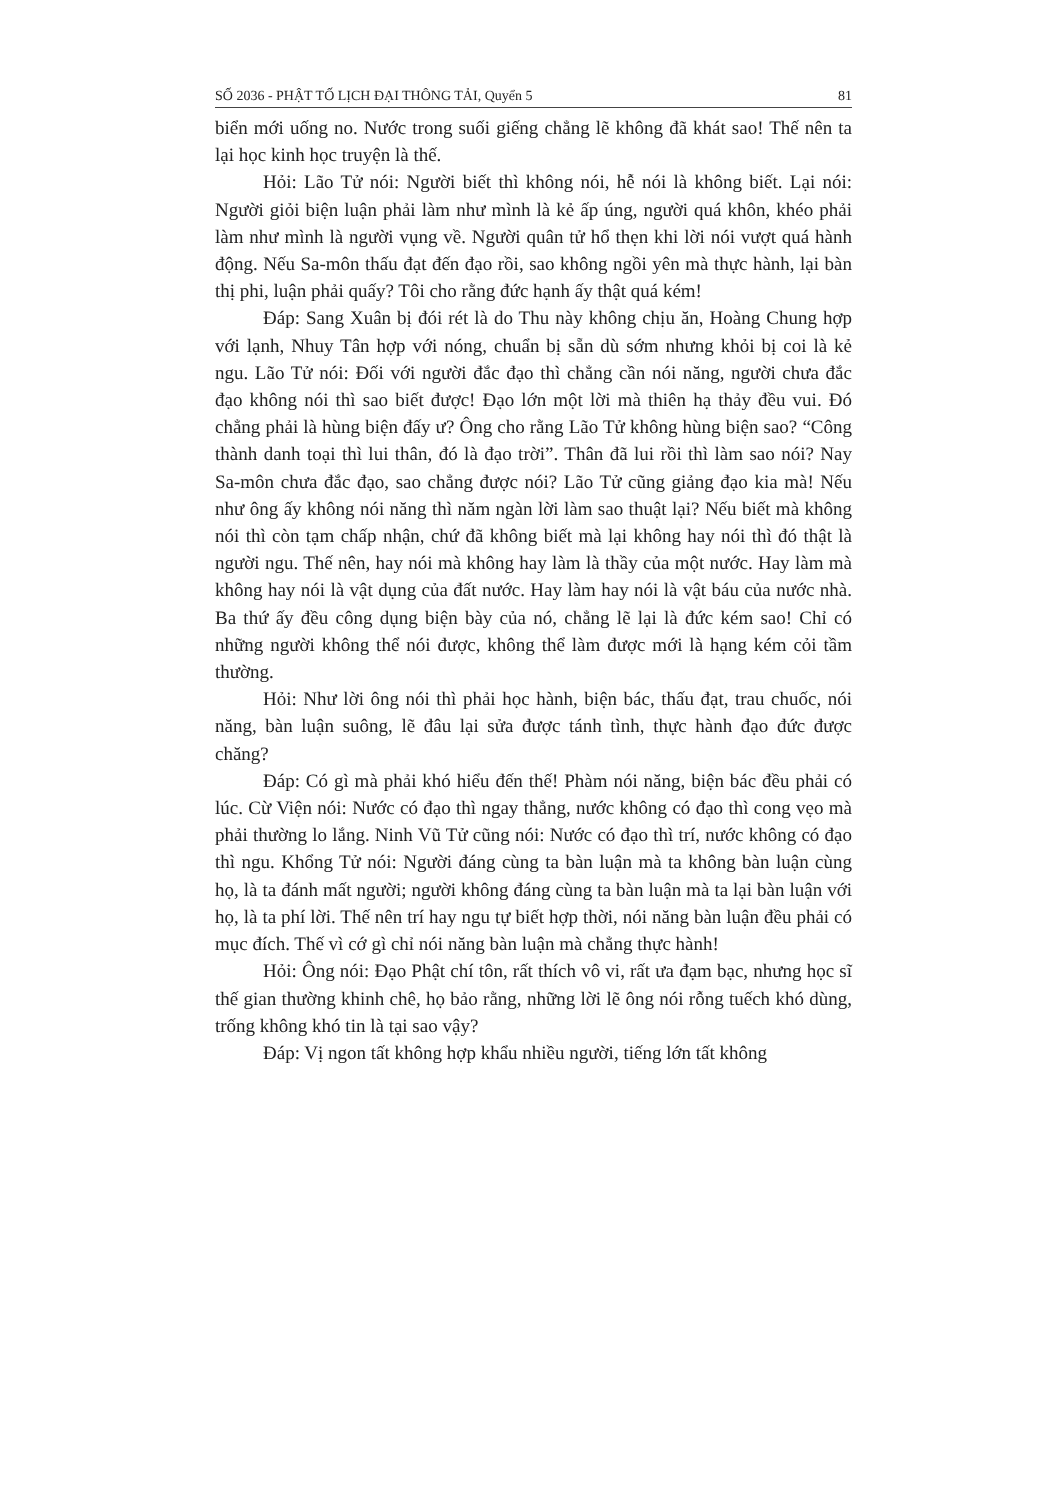SỐ 2036 - PHẬT TỐ LỊCH ĐẠI THÔNG TẢI, Quyển 5 81
biển mới uống no. Nước trong suối giếng chẳng lẽ không đã khát sao! Thế nên ta lại học kinh học truyện là thế.
Hỏi: Lão Tử nói: Người biết thì không nói, hễ nói là không biết. Lại nói: Người giỏi biện luận phải làm như mình là kẻ ấp úng, người quá khôn, khéo phải làm như mình là người vụng về. Người quân tử hổ thẹn khi lời nói vượt quá hành động. Nếu Sa-môn thấu đạt đến đạo rồi, sao không ngồi yên mà thực hành, lại bàn thị phi, luận phải quấy? Tôi cho rằng đức hạnh ấy thật quá kém!
Đáp: Sang Xuân bị đói rét là do Thu này không chịu ăn, Hoàng Chung hợp với lạnh, Nhuy Tân hợp với nóng, chuẩn bị sẵn dù sớm nhưng khỏi bị coi là kẻ ngu. Lão Tử nói: Đối với người đắc đạo thì chẳng cần nói năng, người chưa đắc đạo không nói thì sao biết được! Đạo lớn một lời mà thiên hạ thảy đều vui. Đó chẳng phải là hùng biện đấy ư? Ông cho rằng Lão Tử không hùng biện sao? “Công thành danh toại thì lui thân, đó là đạo trời”. Thân đã lui rồi thì làm sao nói? Nay Sa-môn chưa đắc đạo, sao chẳng được nói? Lão Tử cũng giảng đạo kia mà! Nếu như ông ấy không nói năng thì năm ngàn lời làm sao thuật lại? Nếu biết mà không nói thì còn tạm chấp nhận, chứ đã không biết mà lại không hay nói thì đó thật là người ngu. Thế nên, hay nói mà không hay làm là thầy của một nước. Hay làm mà không hay nói là vật dụng của đất nước. Hay làm hay nói là vật báu của nước nhà. Ba thứ ấy đều công dụng biện bày của nó, chẳng lẽ lại là đức kém sao! Chỉ có những người không thể nói được, không thể làm được mới là hạng kém cỏi tầm thường.
Hỏi: Như lời ông nói thì phải học hành, biện bác, thấu đạt, trau chuốc, nói năng, bàn luận suông, lẽ đâu lại sửa được tánh tình, thực hành đạo đức được chăng?
Đáp: Có gì mà phải khó hiểu đến thế! Phàm nói năng, biện bác đều phải có lúc. Cừ Viện nói: Nước có đạo thì ngay thẳng, nước không có đạo thì cong vẹo mà phải thường lo lắng. Ninh Vũ Tử cũng nói: Nước có đạo thì trí, nước không có đạo thì ngu. Khổng Tử nói: Người đáng cùng ta bàn luận mà ta không bàn luận cùng họ, là ta đánh mất người; người không đáng cùng ta bàn luận mà ta lại bàn luận với họ, là ta phí lời. Thế nên trí hay ngu tự biết hợp thời, nói năng bàn luận đều phải có mục đích. Thế vì cớ gì chỉ nói năng bàn luận mà chẳng thực hành!
Hỏi: Ông nói: Đạo Phật chí tôn, rất thích vô vi, rất ưa đạm bạc, nhưng học sĩ thế gian thường khinh chê, họ bảo rằng, những lời lẽ ông nói rỗng tuếch khó dùng, trống không khó tin là tại sao vậy?
Đáp: Vị ngon tất không hợp khẩu nhiều người, tiếng lớn tất không